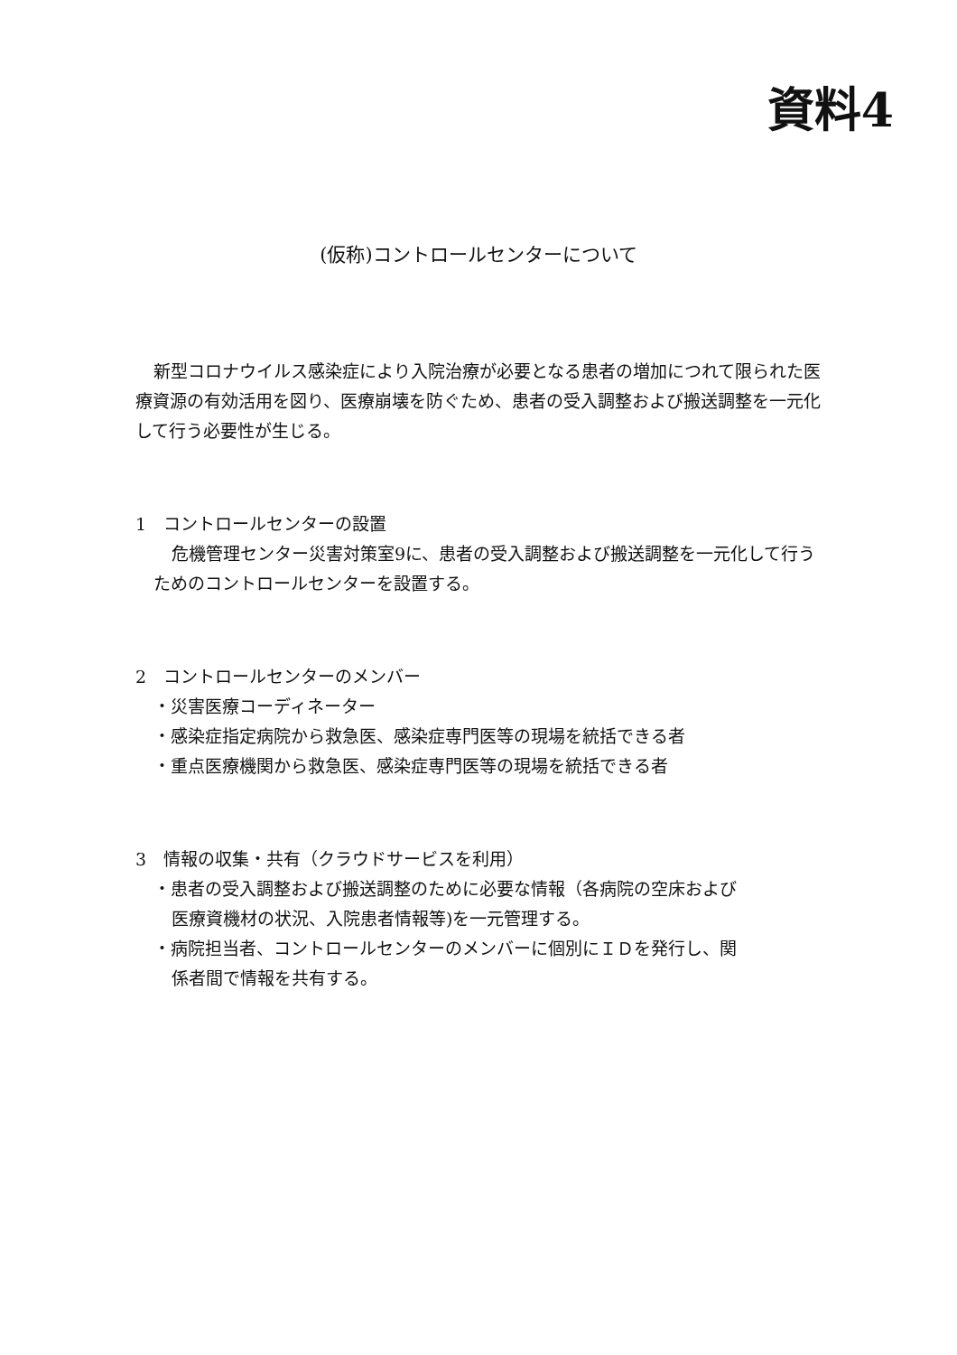資料4
(仮称)コントロールセンターについて
新型コロナウイルス感染症により入院治療が必要となる患者の増加につれて限られた医療資源の有効活用を図り、医療崩壊を防ぐため、患者の受入調整および搬送調整を一元化して行う必要性が生じる。
1　コントロールセンターの設置
危機管理センター災害対策室9に、患者の受入調整および搬送調整を一元化して行うためのコントロールセンターを設置する。
2　コントロールセンターのメンバー
・災害医療コーディネーター
・感染症指定病院から救急医、感染症専門医等の現場を統括できる者
・重点医療機関から救急医、感染症専門医等の現場を統括できる者
3　情報の収集・共有（クラウドサービスを利用）
・患者の受入調整および搬送調整のために必要な情報（各病院の空床および
医療資機材の状況、入院患者情報等)を一元管理する。
・病院担当者、コントロールセンターのメンバーに個別にＩＤを発行し、関
係者間で情報を共有する。